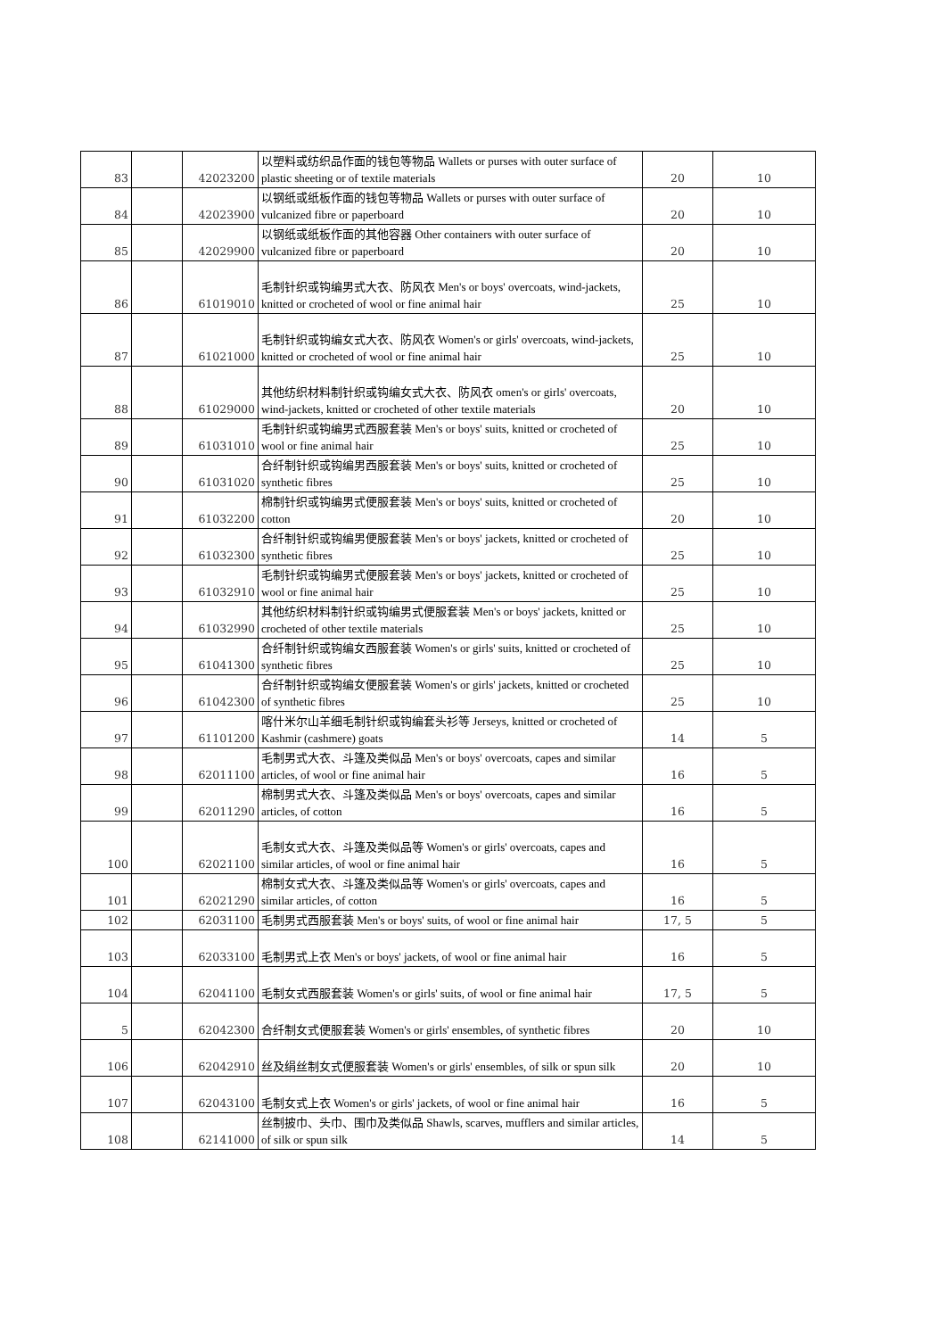| 83 | | 42023200 | 以塑料或纺织品作面的钱包等物品 Wallets or purses with outer surface of plastic sheeting or of textile materials | 20 | 10 |
| 84 | | 42023900 | 以钢纸或纸板作面的钱包等物品 Wallets or purses with outer surface of vulcanized fibre or paperboard | 20 | 10 |
| 85 | | 42029900 | 以钢纸或纸板作面的其他容器 Other containers with outer surface of vulcanized fibre or paperboard | 20 | 10 |
| 86 | | 61019010 | 毛制针织或钩编男式大衣、防风衣 Men's or boys' overcoats, wind-jackets, knitted or crocheted of wool or fine animal hair | 25 | 10 |
| 87 | | 61021000 | 毛制针织或钩编女式大衣、防风衣 Women's or girls' overcoats, wind-jackets, knitted or crocheted of wool or fine animal hair | 25 | 10 |
| 88 | | 61029000 | 其他纺织材料制针织或钩编女式大衣、防风衣 omen's or girls' overcoats, wind-jackets, knitted or crocheted of other textile materials | 20 | 10 |
| 89 | | 61031010 | 毛制针织或钩编男式西服套装 Men's or boys' suits, knitted or crocheted of wool or fine animal hair | 25 | 10 |
| 90 | | 61031020 | 合纤制针织或钩编男西服套装 Men's or boys' suits, knitted or crocheted of synthetic fibres | 25 | 10 |
| 91 | | 61032200 | 棉制针织或钩编男式便服套装 Men's or boys' suits, knitted or crocheted of cotton | 20 | 10 |
| 92 | | 61032300 | 合纤制针织或钩编男便服套装 Men's or boys' jackets, knitted or crocheted of synthetic fibres | 25 | 10 |
| 93 | | 61032910 | 毛制针织或钩编男式便服套装 Men's or boys' jackets, knitted or crocheted of wool or fine animal hair | 25 | 10 |
| 94 | | 61032990 | 其他纺织材料制针织或钩编男式便服套装 Men's or boys' jackets, knitted or crocheted of other textile materials | 25 | 10 |
| 95 | | 61041300 | 合纤制针织或钩编女西服套装 Women's or girls' suits, knitted or crocheted of synthetic fibres | 25 | 10 |
| 96 | | 61042300 | 合纤制针织或钩编女便服套装 Women's or girls' jackets, knitted or crocheted of synthetic fibres | 25 | 10 |
| 97 | | 61101200 | 喀什米尔山羊细毛制针织或钩编套头衫等 Jerseys, knitted or crocheted of Kashmir (cashmere) goats | 14 | 5 |
| 98 | | 62011100 | 毛制男式大衣、斗篷及类似品 Men's or boys' overcoats, capes and similar articles, of wool or fine animal hair | 16 | 5 |
| 99 | | 62011290 | 棉制男式大衣、斗篷及类似品 Men's or boys' overcoats, capes and similar articles, of cotton | 16 | 5 |
| 100 | | 62021100 | 毛制女式大衣、斗篷及类似品等 Women's or girls' overcoats, capes and similar articles, of wool or fine animal hair | 16 | 5 |
| 101 | | 62021290 | 棉制女式大衣、斗篷及类似品等 Women's or girls' overcoats, capes and similar articles, of cotton | 16 | 5 |
| 102 | | 62031100 | 毛制男式西服套装 Men's or boys' suits, of wool or fine animal hair | 17, 5 | 5 |
| 103 | | 62033100 | 毛制男式上衣 Men's or boys' jackets, of wool or fine animal hair | 16 | 5 |
| 104 | | 62041100 | 毛制女式西服套装 Women's or girls' suits, of wool or fine animal hair | 17, 5 | 5 |
| 5 | | 62042300 | 合纤制女式便服套装 Women's or girls' ensembles, of synthetic fibres | 20 | 10 |
| 106 | | 62042910 | 丝及绢丝制女式便服套装 Women's or girls' ensembles, of silk or spun silk | 20 | 10 |
| 107 | | 62043100 | 毛制女式上衣 Women's or girls' jackets, of wool or fine animal hair | 16 | 5 |
| 108 | | 62141000 | 丝制披巾、头巾、围巾及类似品 Shawls, scarves, mufflers and similar articles, of silk or spun silk | 14 | 5 |